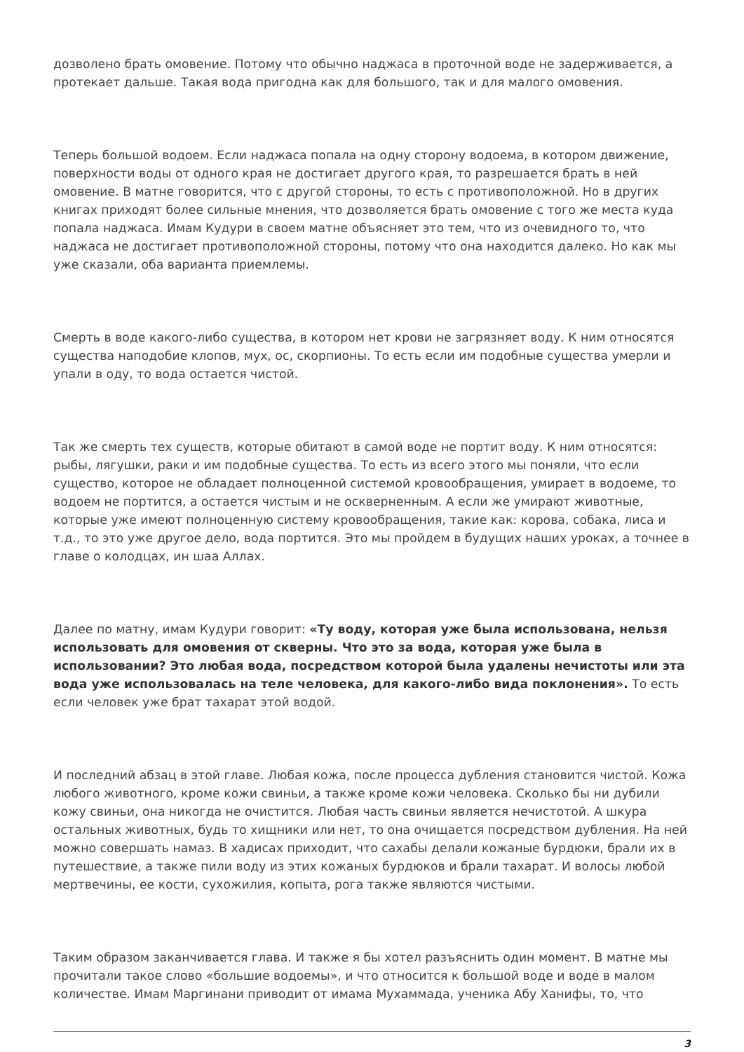дозволено брать омовение. Потому что обычно наджаса в проточной воде не задерживается, а протекает дальше. Такая вода пригодна как для большого, так и для малого омовения.
Теперь большой водоем. Если наджаса попала на одну сторону водоема, в котором движение, поверхности воды от одного края не достигает другого края, то разрешается брать в ней омовение. В матне говорится, что с другой стороны, то есть с противоположной. Но в других книгах приходят более сильные мнения, что дозволяется брать омовение с того же места куда попала наджаса. Имам Кудури в своем матне объясняет это тем, что из очевидного то, что наджаса не достигает противоположной стороны, потому что она находится далеко. Но как мы уже сказали, оба варианта приемлемы.
Смерть в воде какого-либо существа, в котором нет крови не загрязняет воду. К ним относятся существа наподобие клопов, мух, ос, скорпионы. То есть если им подобные существа умерли и упали в оду, то вода остается чистой.
Так же смерть тех существ, которые обитают в самой воде не портит воду. К ним относятся: рыбы, лягушки, раки и им подобные существа. То есть из всего этого мы поняли, что если существо, которое не обладает полноценной системой кровообращения, умирает в водоеме, то водоем не портится, а остается чистым и не оскверненным. А если же умирают животные, которые уже имеют полноценную систему кровообращения, такие как: корова, собака, лиса и т.д., то это уже другое дело, вода портится. Это мы пройдем в будущих наших уроках, а точнее в главе о колодцах, ин шаа Аллах.
Далее по матну, имам Кудури говорит: «Ту воду, которая уже была использована, нельзя использовать для омовения от скверны. Что это за вода, которая уже была в использовании? Это любая вода, посредством которой была удалены нечистоты или эта вода уже использовалась на теле человека, для какого-либо вида поклонения». То есть если человек уже брат тахарат этой водой.
И последний абзац в этой главе. Любая кожа, после процесса дубления становится чистой. Кожа любого животного, кроме кожи свиньи, а также кроме кожи человека. Сколько бы ни дубили кожу свиньи, она никогда не очистится. Любая часть свиньи является нечистотой. А шкура остальных животных, будь то хищники или нет, то она очищается посредством дубления. На ней можно совершать намаз. В хадисах приходит, что сахабы делали кожаные бурдюки, брали их в путешествие, а также пили воду из этих кожаных бурдюков и брали тахарат. И волосы любой мертвечины, ее кости, сухожилия, копыта, рога также являются чистыми.
Таким образом заканчивается глава. И также я бы хотел разъяснить один момент. В матне мы прочитали такое слово «большие водоемы», и что относится к большой воде и воде в малом количестве. Имам Маргинани приводит от имама Мухаммада, ученика Абу Ханифы, то, что
3